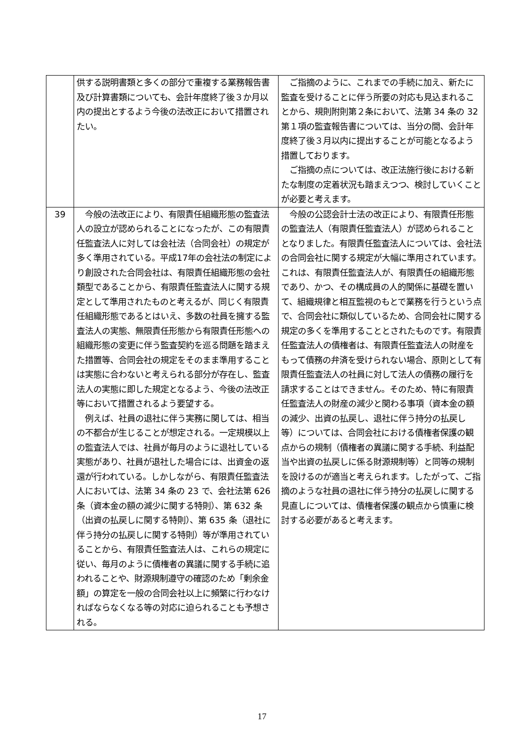| | 供する説明書類と多くの部分で重複する業務報告書及び計算書類についても、会計年度終了後３か月以内の提出とするよう今後の法改正において措置されたい。 | ご指摘のように、これまでの手続に加え、新たに監査を受けることに伴う所要の対応も見込まれることから、規則附則第２条において、法第 34 条の 32 第１項の監査報告書については、当分の間、会計年度終了後３月以内に提出することが可能となるよう措置しております。 ご指摘の点については、改正法施行後における新たな制度の定着状況も踏まえつつ、検討していくことが必要と考えます。 |
| 39 | 今般の法改正により、有限責任組織形態の監査法人の設立が認められることになったが、この有限責任監査法人に対しては会社法（合同会社）の規定が多く準用されている。平成17年の会社法の制定により創設された合同会社は、有限責任組織形態の会社類型であることから、有限責任監査法人に関する規定として準用されたものと考えるが、同じく有限責任組織形態であるとはいえ、多数の社員を擁する監査法人の実態、無限責任形態から有限責任形態への組織形態の変更に伴う監査契約を巡る問題を踏まえた措置等、合同会社の規定をそのまま準用することは実態に合わないと考えられる部分が存在し、監査法人の実態に即した規定となるよう、今後の法改正等において措置されるよう要望する。 例えば、社員の退社に伴う実務に関しては、相当の不都合が生じることが想定される。一定規模以上の監査法人では、社員が毎月のように退社している実態があり、社員が退社した場合には、出資金の返還が行われている。しかしながら、有限責任監査法人においては、法第 34 条の 23 で、会社法第 626 条（資本金の額の減少に関する特則）、第 632 条（出資の払戻しに関する特則）、第 635 条（退社に伴う持分の払戻しに関する特則）等が準用されていることから、有限責任監査法人は、これらの規定に従い、毎月のように債権者の異議に関する手続に追われることや、財源規制遵守の確認のため「剰余金額」の算定を一般の合同会社以上に頻繁に行わなければならなくなる等の対応に迫られることも予想される。 | 今般の公認会計士法の改正により、有限責任形態の監査法人（有限責任監査法人）が認められることとなりました。有限責任監査法人については、会社法の合同会社に関する規定が大幅に準用されています。これは、有限責任監査法人が、有限責任の組織形態であり、かつ、その構成員の人的関係に基礎を置いて、組織規律と相互監視のもとで業務を行うという点で、合同会社に類似しているため、合同会社に関する規定の多くを準用することとされたものです。有限責任監査法人の債権者は、有限責任監査法人の財産をもって債務の弁済を受けられない場合、原則として有限責任監査法人の社員に対して法人の債務の履行を請求することはできません。そのため、特に有限責任監査法人の財産の減少と関わる事項（資本金の額の減少、出資の払戻し、退社に伴う持分の払戻し等）については、合同会社における債権者保護の観点からの規制（債権者の異議に関する手続、利益配当や出資の払戻しに係る財源規制等）と同等の規制を設けるのが適当と考えられます。したがって、ご指摘のような社員の退社に伴う持分の払戻しに関する見直しについては、債権者保護の観点から慎重に検討する必要があると考えます。 |
17